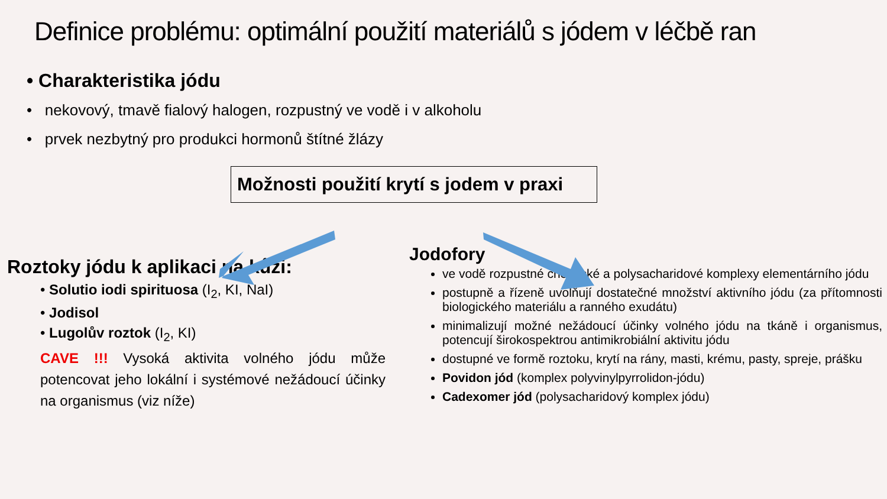Definice problému: optimální použití materiálů s jódem v léčbě ran
• Charakteristika jódu
• nekovový, tmavě fialový halogen, rozpustný ve vodě i v alkoholu
• prvek nezbytný pro produkci hormonů štítné žlázy
Možnosti použití krytí s jodem v praxi
Roztoky jódu k aplikaci na kůži:
• Solutio iodi spirituosa (I<sub>2</sub>, KI, NaI)
• Jodisol
• Lugolův roztok (I<sub>2</sub>, KI)
CAVE !!! Vysoká aktivita volného jódu může potencovat jeho lokální i systémové nežádoucí účinky na organismus (viz níže)
Jodofory
ve vodě rozpustné chemické a polysacharidové komplexy elementárního jódu
postupně a řízeně uvolňují dostatečné množství aktivního jódu (za přítomnosti biologického materiálu a ranného exudátu)
minimalizují možné nežádoucí účinky volného jódu na tkáně i organismus, potencují širokospektrou antimikrobiální aktivitu jódu
dostupné ve formě roztoku, krytí na rány, masti, krému, pasty, spreje, prášku
Povidon jód (komplex polyvinylpyrrolidon-jódu)
Cadexomer jód (polysacharidový komplex jódu)